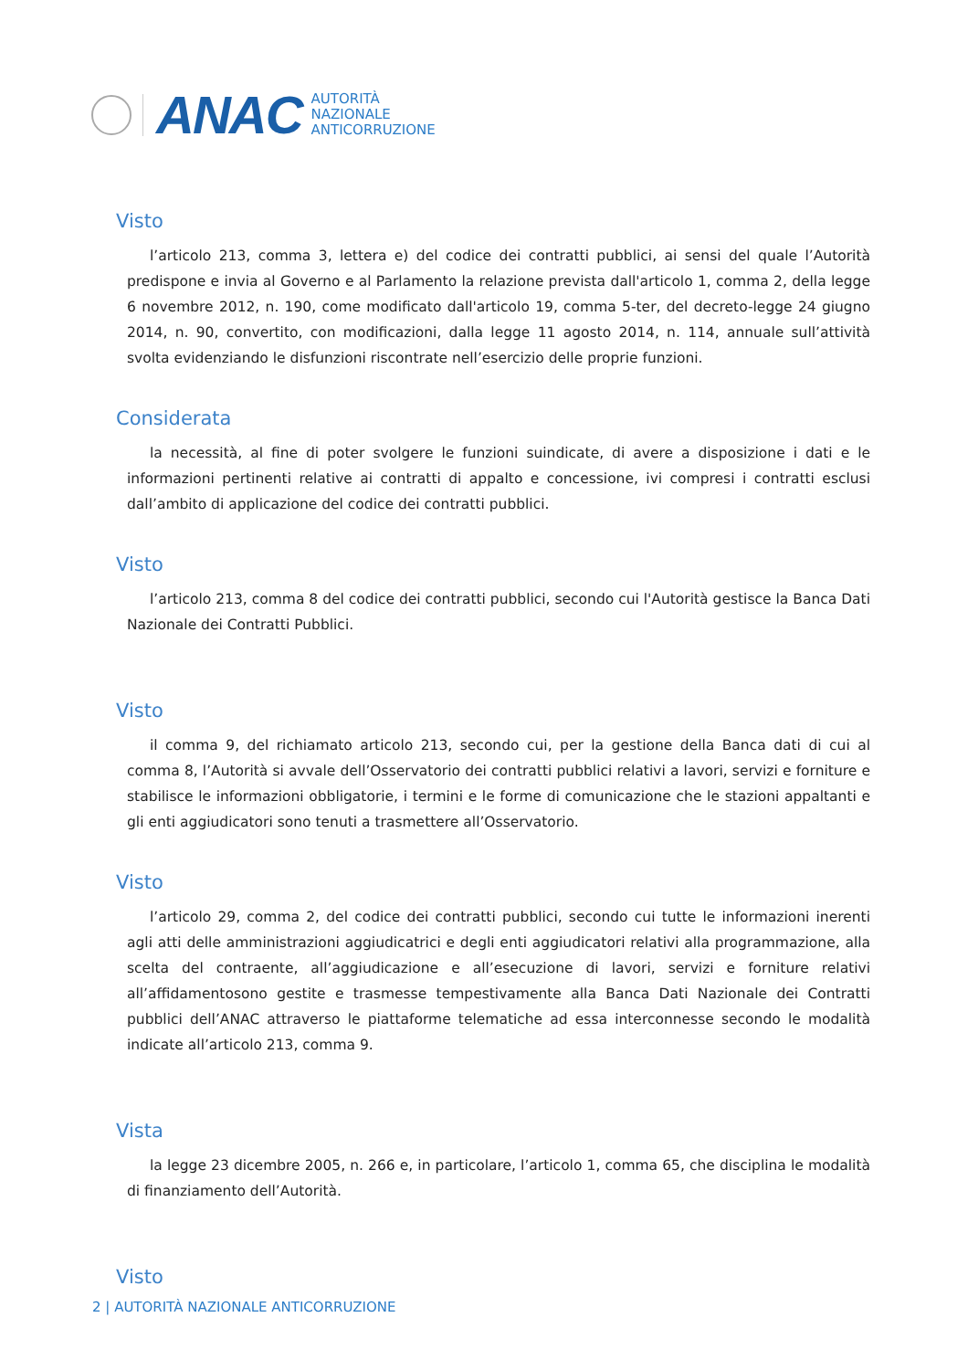ANAC
AUTORITÀ
NAZIONALE
ANTICORRUZIONE
Visto
l’articolo 213, comma 3, lettera e) del codice dei contratti pubblici, ai sensi del quale l’Autorità predispone e invia al Governo e al Parlamento la relazione prevista dall'articolo 1, comma 2, della legge 6 novembre 2012, n. 190, come modificato dall'articolo 19, comma 5-ter, del decreto-legge 24 giugno 2014, n. 90, convertito, con modificazioni, dalla legge 11 agosto 2014, n. 114, annuale sull’attività svolta evidenziando le disfunzioni riscontrate nell’esercizio delle proprie funzioni.
Considerata
la necessità, al fine di poter svolgere le funzioni suindicate, di avere a disposizione i dati e le informazioni pertinenti relative ai contratti di appalto e concessione, ivi compresi i contratti esclusi dall’ambito di applicazione del codice dei contratti pubblici.
Visto
l’articolo 213, comma 8 del codice dei contratti pubblici, secondo cui l'Autorità gestisce la Banca Dati Nazionale dei Contratti Pubblici.
Visto
il comma 9, del richiamato articolo 213, secondo cui, per la gestione della Banca dati di cui al comma 8, l’Autorità si avvale dell’Osservatorio dei contratti pubblici relativi a lavori, servizi e forniture e stabilisce le informazioni obbligatorie, i termini e le forme di comunicazione che le stazioni appaltanti e gli enti aggiudicatori sono tenuti a trasmettere all’Osservatorio.
Visto
l’articolo 29, comma 2, del codice dei contratti pubblici, secondo cui tutte le informazioni inerenti agli atti delle amministrazioni aggiudicatrici e degli enti aggiudicatori relativi alla programmazione, alla scelta del contraente, all’aggiudicazione e all’esecuzione di lavori, servizi e forniture relativi all’affidamentosono gestite e trasmesse tempestivamente alla Banca Dati Nazionale dei Contratti pubblici dell’ANAC attraverso le piattaforme telematiche ad essa interconnesse secondo le modalità indicate all’articolo 213, comma 9.
Vista
la legge 23 dicembre 2005, n. 266 e, in particolare, l’articolo 1, comma 65, che disciplina le modalità di finanziamento dell’Autorità.
Visto
2 | AUTORITÀ NAZIONALE ANTICORRUZIONE